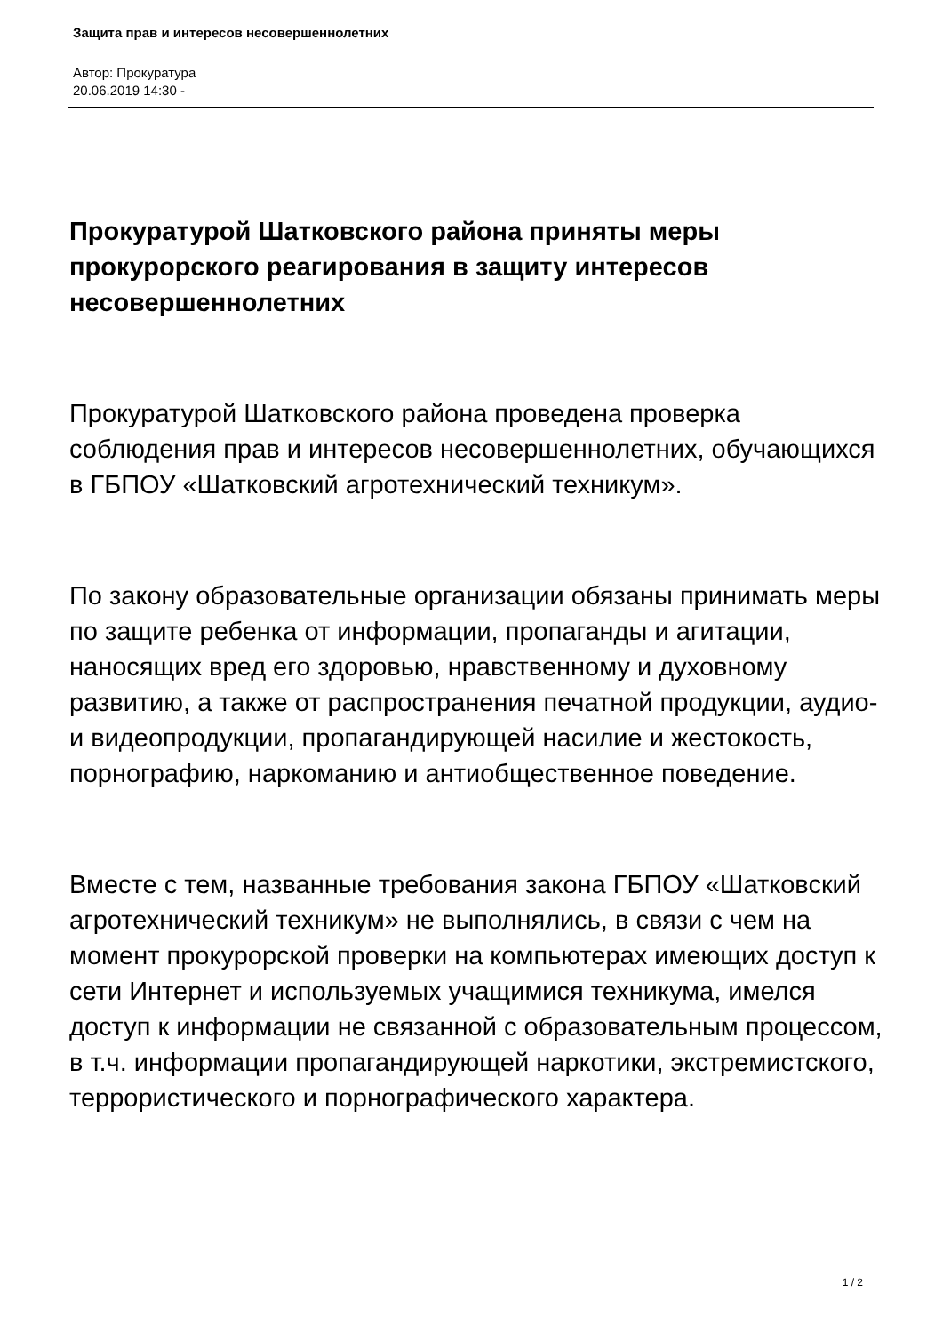Защита прав и интересов несовершеннолетних
Автор: Прокуратура
20.06.2019 14:30 -
Прокуратурой Шатковского района приняты меры прокурорского реагирования в защиту интересов несовершеннолетних
Прокуратурой Шатковского района проведена проверка соблюдения прав и интересов несовершеннолетних, обучающихся в ГБПОУ «Шатковский агротехнический техникум».
По закону образовательные организации обязаны принимать меры по защите ребенка от информации, пропаганды и агитации, наносящих вред его здоровью, нравственному и духовному развитию, а также от распространения печатной продукции, аудио- и видеопродукции, пропагандирующей насилие и жестокость, порнографию, наркоманию и антиобщественное поведение.
Вместе с тем, названные требования закона ГБПОУ «Шатковский агротехнический техникум» не выполнялись, в связи с чем на момент прокурорской проверки на компьютерах имеющих доступ к сети Интернет и используемых учащимися техникума, имелся доступ к информации не связанной с образовательным процессом, в т.ч. информации пропагандирующей наркотики, экстремистского, террористического и порнографического характера.
1 / 2